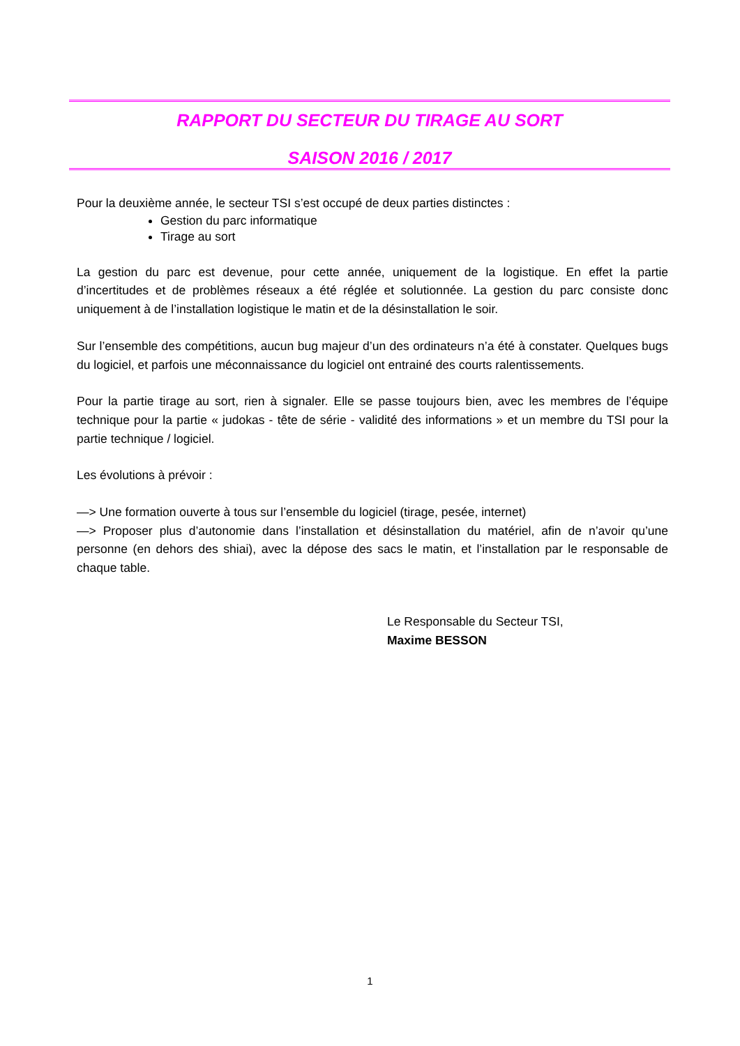RAPPORT DU SECTEUR DU TIRAGE AU SORT
SAISON 2016 / 2017
Pour la deuxième année, le secteur TSI s’est occupé de deux parties distinctes :
Gestion du parc informatique
Tirage au sort
La gestion du parc est devenue, pour cette année, uniquement de la logistique. En effet la partie d’incertitudes et de problèmes réseaux a été réglée et solutionnée. La gestion du parc consiste donc uniquement à de l’installation logistique le matin et de la désinstallation le soir.
Sur l’ensemble des compétitions, aucun bug majeur d’un des ordinateurs n’a été à constater. Quelques bugs du logiciel, et parfois une méconnaissance du logiciel ont entrainé des courts ralentissements.
Pour la partie tirage au sort, rien à signaler. Elle se passe toujours bien, avec les membres de l’équipe technique pour la partie « judokas - tête de série - validité des informations » et un membre du TSI pour la partie technique / logiciel.
Les évolutions à prévoir :
—> Une formation ouverte à tous sur l’ensemble du logiciel (tirage, pesée, internet)
—> Proposer plus d’autonomie dans l’installation et désinstallation du matériel, afin de n’avoir qu’une personne (en dehors des shiai), avec la dépose des sacs le matin, et l’installation par le responsable de chaque table.
Le Responsable du Secteur TSI,
Maxime BESSON
1